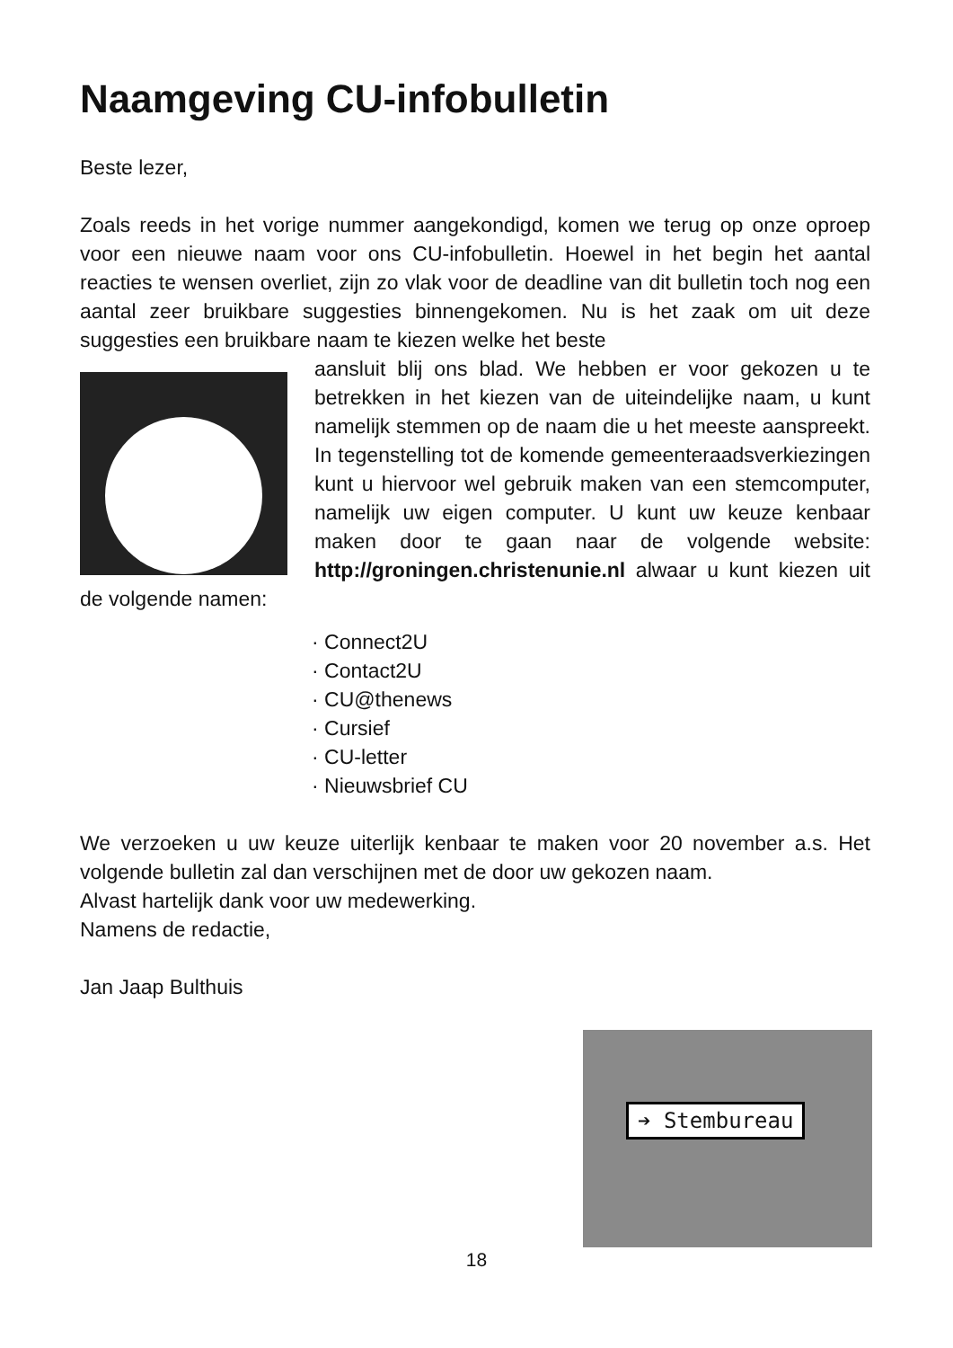Naamgeving CU-infobulletin
Beste lezer,
Zoals reeds in het vorige nummer aangekondigd, komen we terug op onze oproep voor een nieuwe naam voor ons CU-infobulletin. Hoewel in het begin het aantal reacties te wensen overliet, zijn zo vlak voor de deadline van dit bulletin toch nog een aantal zeer bruikbare suggesties binnengekomen. Nu is het zaak om uit deze suggesties een bruikbare naam te kiezen welke het beste
aansluit blij ons blad. We hebben er voor gekozen u te betrekken in het kiezen van de uiteindelijke naam, u kunt namelijk stemmen op de naam die u het meeste aanspreekt. In tegenstelling tot de komende gemeenteraadsverkiezingen kunt u hiervoor wel gebruik maken van een stemcomputer, namelijk uw eigen computer. U kunt uw keuze kenbaar maken door te gaan naar de volgende website: http://groningen.christenunie.nl alwaar u kunt kiezen uit de volgende namen:
· Connect2U
· Contact2U
· CU@thenews
· Cursief
· CU-letter
· Nieuwsbrief CU
We verzoeken u uw keuze uiterlijk kenbaar te maken voor 20 november a.s. Het volgende bulletin zal dan verschijnen met de door uw gekozen naam.
Alvast hartelijk dank voor uw medewerking.
Namens de redactie,
Jan Jaap Bulthuis
➔ Stembureau
18